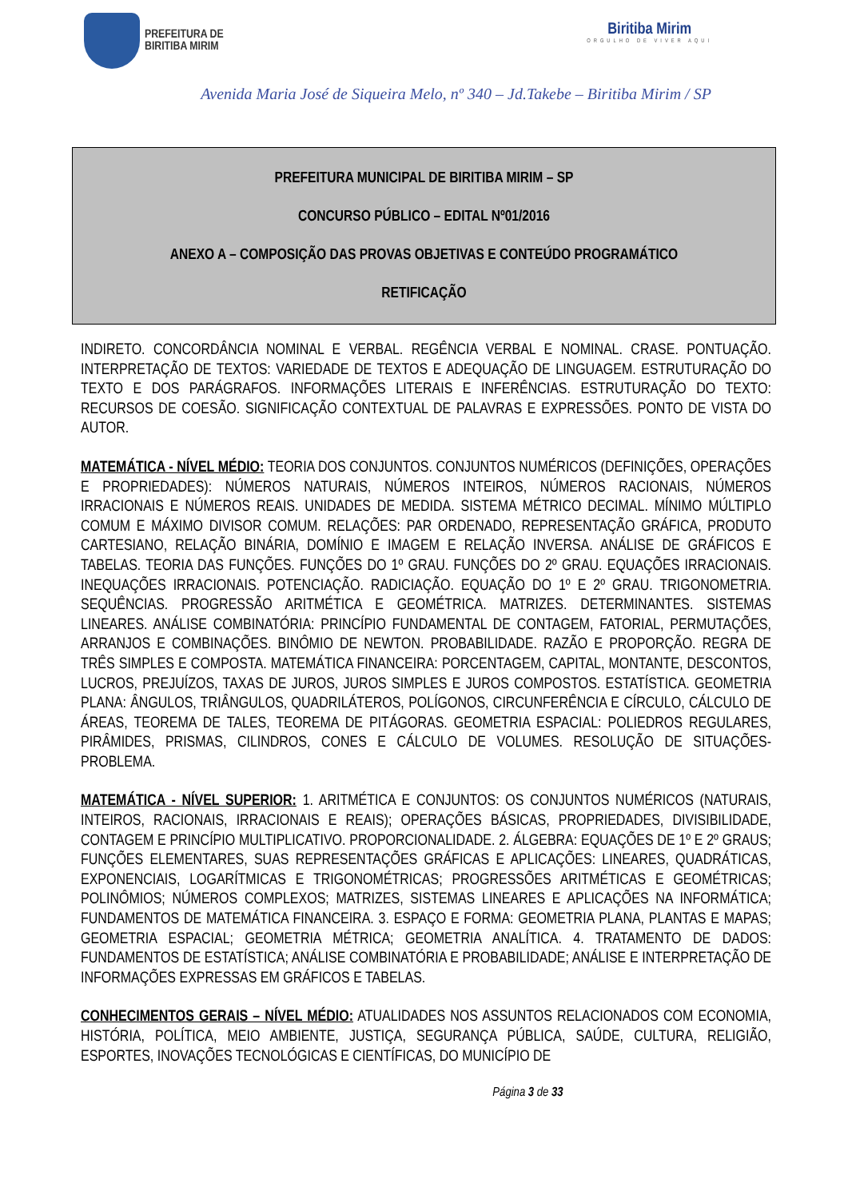PREFEITURA DE
BIRITIBA MIRIM
Biritiba Mirim
ORGULHO DE VIVER AQUI
Avenida Maria José de Siqueira Melo, nº 340 – Jd.Takebe – Biritiba Mirim / SP
PREFEITURA MUNICIPAL DE BIRITIBA MIRIM – SP
CONCURSO PÚBLICO – EDITAL Nº01/2016
ANEXO A – COMPOSIÇÃO DAS PROVAS OBJETIVAS E CONTEÚDO PROGRAMÁTICO
RETIFICAÇÃO
INDIRETO. CONCORDÂNCIA NOMINAL E VERBAL. REGÊNCIA VERBAL E NOMINAL. CRASE. PONTUAÇÃO. INTERPRETAÇÃO DE TEXTOS: VARIEDADE DE TEXTOS E ADEQUAÇÃO DE LINGUAGEM. ESTRUTURAÇÃO DO TEXTO E DOS PARÁGRAFOS. INFORMAÇÕES LITERAIS E INFERÊNCIAS. ESTRUTURAÇÃO DO TEXTO: RECURSOS DE COESÃO. SIGNIFICAÇÃO CONTEXTUAL DE PALAVRAS E EXPRESSÕES. PONTO DE VISTA DO AUTOR.
MATEMÁTICA - NÍVEL MÉDIO: TEORIA DOS CONJUNTOS. CONJUNTOS NUMÉRICOS (DEFINIÇÕES, OPERAÇÕES E PROPRIEDADES): NÚMEROS NATURAIS, NÚMEROS INTEIROS, NÚMEROS RACIONAIS, NÚMEROS IRRACIONAIS E NÚMEROS REAIS. UNIDADES DE MEDIDA. SISTEMA MÉTRICO DECIMAL. MÍNIMO MÚLTIPLO COMUM E MÁXIMO DIVISOR COMUM. RELAÇÕES: PAR ORDENADO, REPRESENTAÇÃO GRÁFICA, PRODUTO CARTESIANO, RELAÇÃO BINÁRIA, DOMÍNIO E IMAGEM E RELAÇÃO INVERSA. ANÁLISE DE GRÁFICOS E TABELAS. TEORIA DAS FUNÇÕES. FUNÇÕES DO 1º GRAU. FUNÇÕES DO 2º GRAU. EQUAÇÕES IRRACIONAIS. INEQUAÇÕES IRRACIONAIS. POTENCIAÇÃO. RADICIAÇÃO. EQUAÇÃO DO 1º E 2º GRAU. TRIGONOMETRIA. SEQUÊNCIAS. PROGRESSÃO ARITMÉTICA E GEOMÉTRICA. MATRIZES. DETERMINANTES. SISTEMAS LINEARES. ANÁLISE COMBINATÓRIA: PRINCÍPIO FUNDAMENTAL DE CONTAGEM, FATORIAL, PERMUTAÇÕES, ARRANJOS E COMBINAÇÕES. BINÔMIO DE NEWTON. PROBABILIDADE. RAZÃO E PROPORÇÃO. REGRA DE TRÊS SIMPLES E COMPOSTA. MATEMÁTICA FINANCEIRA: PORCENTAGEM, CAPITAL, MONTANTE, DESCONTOS, LUCROS, PREJUÍZOS, TAXAS DE JUROS, JUROS SIMPLES E JUROS COMPOSTOS. ESTATÍSTICA. GEOMETRIA PLANA: ÂNGULOS, TRIÂNGULOS, QUADRILÁTEROS, POLÍGONOS, CIRCUNFERÊNCIA E CÍRCULO, CÁLCULO DE ÁREAS, TEOREMA DE TALES, TEOREMA DE PITÁGORAS. GEOMETRIA ESPACIAL: POLIEDROS REGULARES, PIRÂMIDES, PRISMAS, CILINDROS, CONES E CÁLCULO DE VOLUMES. RESOLUÇÃO DE SITUAÇÕES-PROBLEMA.
MATEMÁTICA - NÍVEL SUPERIOR: 1. ARITMÉTICA E CONJUNTOS: OS CONJUNTOS NUMÉRICOS (NATURAIS, INTEIROS, RACIONAIS, IRRACIONAIS E REAIS); OPERAÇÕES BÁSICAS, PROPRIEDADES, DIVISIBILIDADE, CONTAGEM E PRINCÍPIO MULTIPLICATIVO. PROPORCIONALIDADE. 2. ÁLGEBRA: EQUAÇÕES DE 1º E 2º GRAUS; FUNÇÕES ELEMENTARES, SUAS REPRESENTAÇÕES GRÁFICAS E APLICAÇÕES: LINEARES, QUADRÁTICAS, EXPONENCIAIS, LOGARÍTMICAS E TRIGONOMÉTRICAS; PROGRESSÕES ARITMÉTICAS E GEOMÉTRICAS; POLINÔMIOS; NÚMEROS COMPLEXOS; MATRIZES, SISTEMAS LINEARES E APLICAÇÕES NA INFORMÁTICA; FUNDAMENTOS DE MATEMÁTICA FINANCEIRA. 3. ESPAÇO E FORMA: GEOMETRIA PLANA, PLANTAS E MAPAS; GEOMETRIA ESPACIAL; GEOMETRIA MÉTRICA; GEOMETRIA ANALÍTICA. 4. TRATAMENTO DE DADOS: FUNDAMENTOS DE ESTATÍSTICA; ANÁLISE COMBINATÓRIA E PROBABILIDADE; ANÁLISE E INTERPRETAÇÃO DE INFORMAÇÕES EXPRESSAS EM GRÁFICOS E TABELAS.
CONHECIMENTOS GERAIS – NÍVEL MÉDIO: ATUALIDADES NOS ASSUNTOS RELACIONADOS COM ECONOMIA, HISTÓRIA, POLÍTICA, MEIO AMBIENTE, JUSTIÇA, SEGURANÇA PÚBLICA, SAÚDE, CULTURA, RELIGIÃO, ESPORTES, INOVAÇÕES TECNOLÓGICAS E CIENTÍFICAS, DO MUNICÍPIO DE
Página 3 de 33